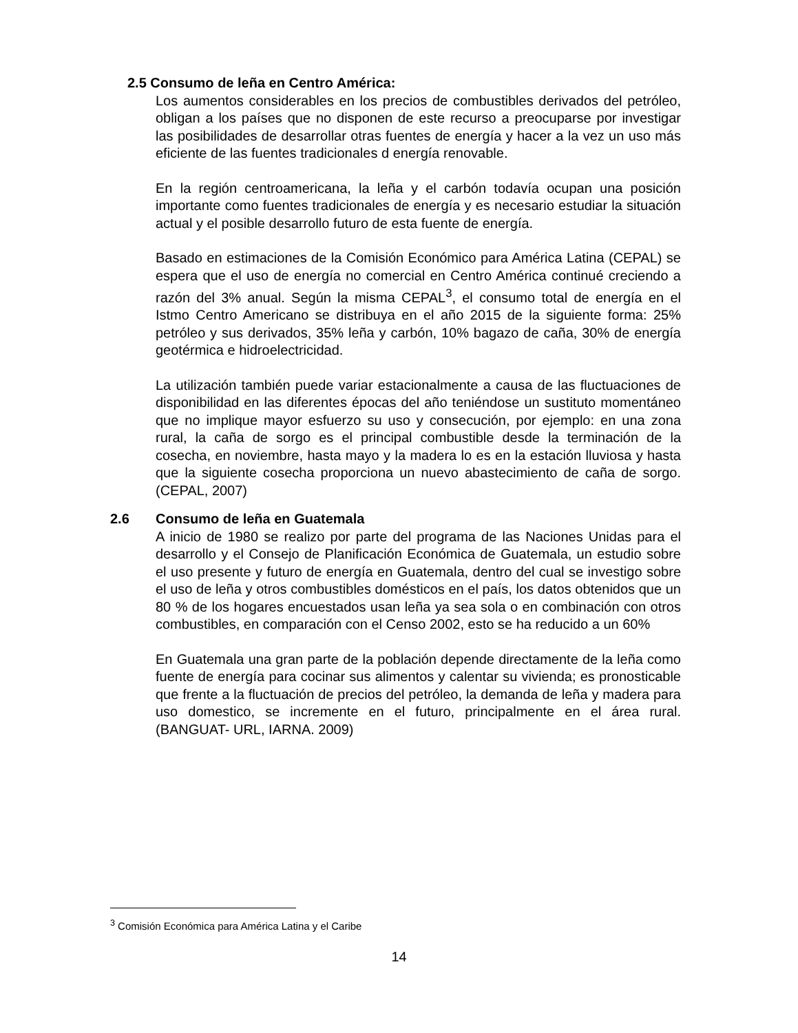2.5 Consumo de leña en Centro América:
Los aumentos considerables en los precios de combustibles derivados del petróleo, obligan a los países que no disponen de este recurso a preocuparse por investigar las posibilidades de desarrollar otras fuentes de energía y hacer a la vez un uso más eficiente de las fuentes tradicionales d energía renovable.
En la región centroamericana, la leña y el carbón todavía ocupan una posición importante como fuentes tradicionales de energía y es necesario estudiar la situación actual y el posible desarrollo futuro de esta fuente de energía.
Basado en estimaciones de la Comisión Económico para América Latina (CEPAL) se espera que el uso de energía no comercial en Centro América continué creciendo a razón del 3% anual. Según la misma CEPAL<sup>3</sup>, el consumo total de energía en el Istmo Centro Americano se distribuya en el año 2015 de la siguiente forma: 25% petróleo y sus derivados, 35% leña y carbón, 10% bagazo de caña, 30% de energía geotérmica e hidroelectricidad.
La utilización también puede variar estacionalmente a causa de las fluctuaciones de disponibilidad en las diferentes épocas del año teniéndose un sustituto momentáneo que no implique mayor esfuerzo su uso y consecución, por ejemplo: en una zona rural, la caña de sorgo es el principal combustible desde la terminación de la cosecha, en noviembre, hasta mayo y la madera lo es en la estación lluviosa y hasta que la siguiente cosecha proporciona un nuevo abastecimiento de caña de sorgo. (CEPAL, 2007)
2.6 Consumo de leña en Guatemala
A inicio de 1980 se realizo por parte del programa de las Naciones Unidas para el desarrollo y el Consejo de Planificación Económica de Guatemala, un estudio sobre el uso presente y futuro de energía en Guatemala, dentro del cual se investigo sobre el uso de leña y otros combustibles domésticos en el país, los datos obtenidos que un 80 % de los hogares encuestados usan leña ya sea sola o en combinación con otros combustibles, en comparación con el Censo 2002, esto se ha reducido a un 60%
En Guatemala una gran parte de la población depende directamente de la leña como fuente de energía para cocinar sus alimentos y calentar su vivienda; es pronosticable que frente a la fluctuación de precios del petróleo, la demanda de leña y madera para uso domestico, se incremente en el futuro, principalmente en el área rural. (BANGUAT- URL, IARNA. 2009)
<sup>3</sup> Comisión Económica para América Latina y el Caribe
14